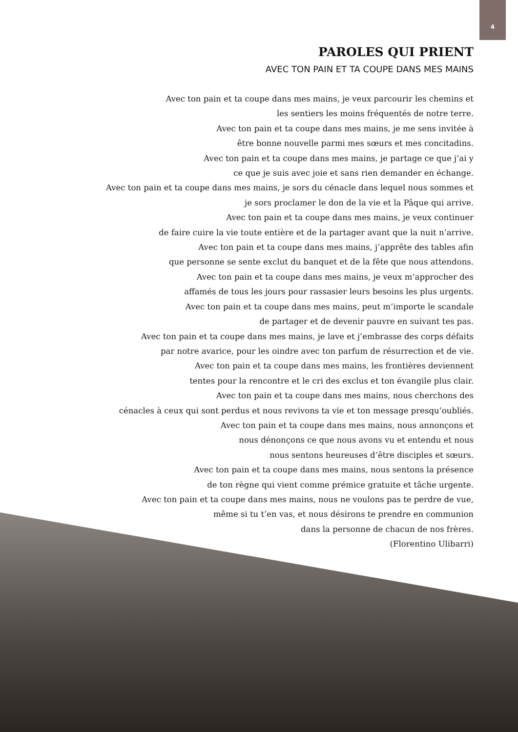4
PAROLES QUI PRIENT
AVEC TON PAIN ET TA COUPE DANS MES MAINS
Avec ton pain et ta coupe dans mes mains, je veux parcourir les chemins et
les sentiers les moins fréquentés de notre terre.
Avec ton pain et ta coupe dans mes mains, je me sens invitée à
être bonne nouvelle parmi mes sœurs et mes concitadins.
Avec ton pain et ta coupe dans mes mains, je partage ce que j’ai y
ce que je suis avec joie et sans rien demander en échange.
Avec ton pain et ta coupe dans mes mains, je sors du cénacle dans lequel nous sommes et
je sors proclamer le don de la vie et la Pâque qui arrive.
Avec ton pain et ta coupe dans mes mains, je veux continuer
de faire cuire la vie toute entière et de la partager avant que la nuit n’arrive.
Avec ton pain et ta coupe dans mes mains, j’apprête des tables afin
que personne se sente exclut du banquet et de la fête que nous attendons.
Avec ton pain et ta coupe dans mes mains, je veux m’approcher des
affamés de tous les jours pour rassasier leurs besoins les plus urgents.
Avec ton pain et ta coupe dans mes mains, peut m’importe le scandale
de partager et de devenir pauvre en suivant tes pas.
Avec ton pain et ta coupe dans mes mains, je lave et j’embrasse des corps défaits
par notre avarice, pour les oindre avec ton parfum de résurrection et de vie.
Avec ton pain et ta coupe dans mes mains, les frontières deviennent
tentes pour la rencontre et le cri des exclus et ton évangile plus clair.
Avec ton pain et ta coupe dans mes mains, nous cherchons des
cénacles à ceux qui sont perdus et nous revivons ta vie et ton message presqu’oubliés.
Avec ton pain et ta coupe dans mes mains, nous annonçons et
nous dénonçons ce que nous avons vu et entendu et nous
nous sentons heureuses d’être disciples et sœurs.
Avec ton pain et ta coupe dans mes mains, nous sentons la présence
de ton règne qui vient comme prémice gratuite et tâche urgente.
Avec ton pain et ta coupe dans mes mains, nous ne voulons pas te perdre de vue,
même si tu t’en vas, et nous désirons te prendre en communion
dans la personne de chacun de nos frères.
(Florentino Ulibarri)